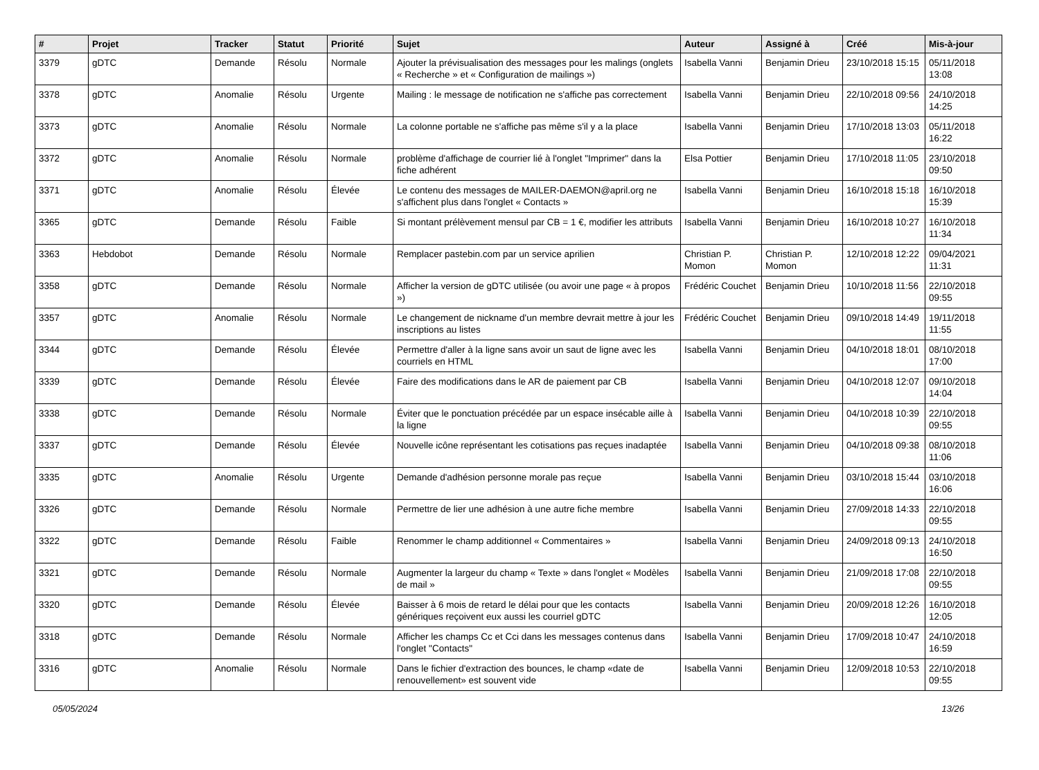| # | Projet | Tracker | Statut | Priorité | Sujet | Auteur | Assigné à | Créé | Mis-à-jour |
| --- | --- | --- | --- | --- | --- | --- | --- | --- | --- |
| 3379 | gDTC | Demande | Résolu | Normale | Ajouter la prévisualisation des messages pour les malings (onglets « Recherche » et « Configuration de mailings ») | Isabella Vanni | Benjamin Drieu | 23/10/2018 15:15 | 05/11/2018 13:08 |
| 3378 | gDTC | Anomalie | Résolu | Urgente | Mailing : le message de notification ne s'affiche pas correctement | Isabella Vanni | Benjamin Drieu | 22/10/2018 09:56 | 24/10/2018 14:25 |
| 3373 | gDTC | Anomalie | Résolu | Normale | La colonne portable ne s'affiche pas même s'il y a la place | Isabella Vanni | Benjamin Drieu | 17/10/2018 13:03 | 05/11/2018 16:22 |
| 3372 | gDTC | Anomalie | Résolu | Normale | problème d'affichage de courrier lié à l'onglet "Imprimer" dans la fiche adhérent | Elsa Pottier | Benjamin Drieu | 17/10/2018 11:05 | 23/10/2018 09:50 |
| 3371 | gDTC | Anomalie | Résolu | Élevée | Le contenu des messages de MAILER-DAEMON@april.org ne s'affichent plus dans l'onglet « Contacts » | Isabella Vanni | Benjamin Drieu | 16/10/2018 15:18 | 16/10/2018 15:39 |
| 3365 | gDTC | Demande | Résolu | Faible | Si montant prélèvement mensul par CB = 1 €, modifier les attributs | Isabella Vanni | Benjamin Drieu | 16/10/2018 10:27 | 16/10/2018 11:34 |
| 3363 | Hebdobot | Demande | Résolu | Normale | Remplacer pastebin.com par un service aprilien | Christian P. Momon | Christian P. Momon | 12/10/2018 12:22 | 09/04/2021 11:31 |
| 3358 | gDTC | Demande | Résolu | Normale | Afficher la version de gDTC utilisée (ou avoir une page « à propos ») | Frédéric Couchet | Benjamin Drieu | 10/10/2018 11:56 | 22/10/2018 09:55 |
| 3357 | gDTC | Anomalie | Résolu | Normale | Le changement de nickname d'un membre devrait mettre à jour les inscriptions au listes | Frédéric Couchet | Benjamin Drieu | 09/10/2018 14:49 | 19/11/2018 11:55 |
| 3344 | gDTC | Demande | Résolu | Élevée | Permettre d'aller à la ligne sans avoir un saut de ligne avec les courriels en HTML | Isabella Vanni | Benjamin Drieu | 04/10/2018 18:01 | 08/10/2018 17:00 |
| 3339 | gDTC | Demande | Résolu | Élevée | Faire des modifications dans le AR de paiement par CB | Isabella Vanni | Benjamin Drieu | 04/10/2018 12:07 | 09/10/2018 14:04 |
| 3338 | gDTC | Demande | Résolu | Normale | Éviter que le ponctuation précédée par un espace insécable aille à la ligne | Isabella Vanni | Benjamin Drieu | 04/10/2018 10:39 | 22/10/2018 09:55 |
| 3337 | gDTC | Demande | Résolu | Élevée | Nouvelle icône représentant les cotisations pas reçues inadaptée | Isabella Vanni | Benjamin Drieu | 04/10/2018 09:38 | 08/10/2018 11:06 |
| 3335 | gDTC | Anomalie | Résolu | Urgente | Demande d'adhésion personne morale pas reçue | Isabella Vanni | Benjamin Drieu | 03/10/2018 15:44 | 03/10/2018 16:06 |
| 3326 | gDTC | Demande | Résolu | Normale | Permettre de lier une adhésion à une autre fiche membre | Isabella Vanni | Benjamin Drieu | 27/09/2018 14:33 | 22/10/2018 09:55 |
| 3322 | gDTC | Demande | Résolu | Faible | Renommer le champ additionnel « Commentaires » | Isabella Vanni | Benjamin Drieu | 24/09/2018 09:13 | 24/10/2018 16:50 |
| 3321 | gDTC | Demande | Résolu | Normale | Augmenter la largeur du champ « Texte » dans l'onglet « Modèles de mail » | Isabella Vanni | Benjamin Drieu | 21/09/2018 17:08 | 22/10/2018 09:55 |
| 3320 | gDTC | Demande | Résolu | Élevée | Baisser à 6 mois de retard le délai pour que les contacts génériques reçoivent eux aussi les courriel gDTC | Isabella Vanni | Benjamin Drieu | 20/09/2018 12:26 | 16/10/2018 12:05 |
| 3318 | gDTC | Demande | Résolu | Normale | Afficher les champs Cc et Cci dans les messages contenus dans l'onglet "Contacts" | Isabella Vanni | Benjamin Drieu | 17/09/2018 10:47 | 24/10/2018 16:59 |
| 3316 | gDTC | Anomalie | Résolu | Normale | Dans le fichier d'extraction des bounces, le champ «date de renouvellement» est souvent vide | Isabella Vanni | Benjamin Drieu | 12/09/2018 10:53 | 22/10/2018 09:55 |
05/05/2024 13/26